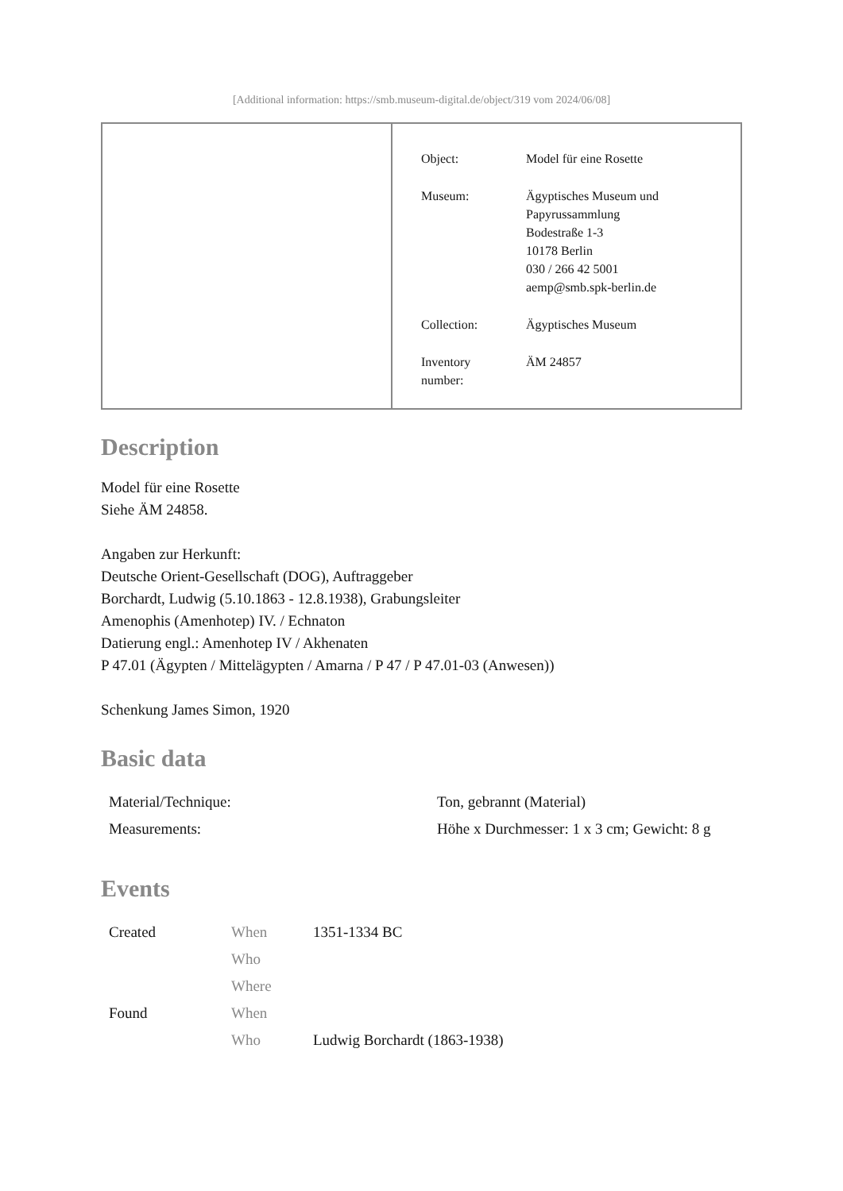[Additional information: https://smb.museum-digital.de/object/319 vom 2024/06/08]
| Object: | Model für eine Rosette |
| Museum: | Ägyptisches Museum und Papyrussammlung Bodestraße 1-3 10178 Berlin 030 / 266 42 5001 aemp@smb.spk-berlin.de |
| Collection: | Ägyptisches Museum |
| Inventory number: | ÄM 24857 |
Description
Model für eine Rosette
Siehe ÄM 24858.
Angaben zur Herkunft:
Deutsche Orient-Gesellschaft (DOG), Auftraggeber
Borchardt, Ludwig (5.10.1863 - 12.8.1938), Grabungsleiter
Amenophis (Amenhotep) IV. / Echnaton
Datierung engl.: Amenhotep IV / Akhenaten
P 47.01 (Ägypten / Mittelägypten / Amarna / P 47 / P 47.01-03 (Anwesen))
Schenkung James Simon, 1920
Basic data
| Material/Technique: | Ton, gebrannt (Material) |
| Measurements: | Höhe x Durchmesser: 1 x 3 cm; Gewicht: 8 g |
Events
| Created | When | 1351-1334 BC |
| | Who | |
| | Where | |
| Found | When | |
| | Who | Ludwig Borchardt (1863-1938) |